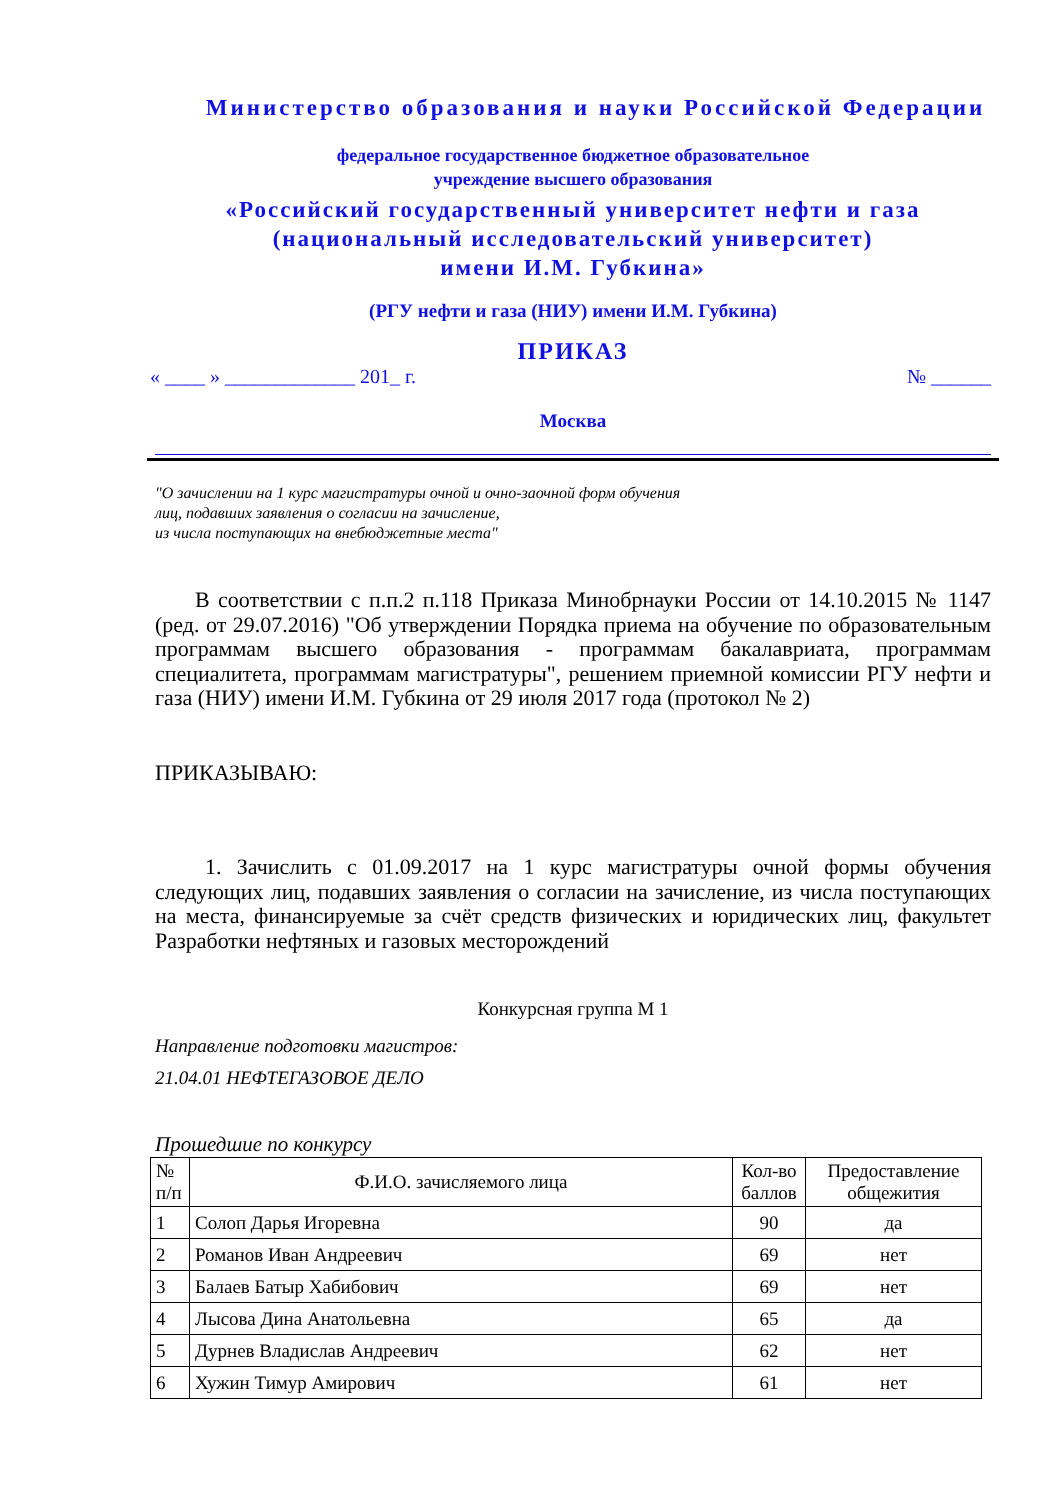Министерство образования и науки Российской Федерации
федеральное государственное бюджетное образовательное
учреждение высшего образования
«Российский государственный университет нефти и газа
(национальный исследовательский университет)
имени И.М. Губкина»
(РГУ нефти и газа (НИУ) имени И.М. Губкина)
ПРИКАЗ
« ____ » _____________ 201_ г. № ______
Москва
"О зачислении на 1 курс магистратуры очной и очно-заочной форм обучения
лиц, подавших заявления о согласии на зачисление,
из числа поступающих на внебюджетные места"
В соответствии с п.п.2 п.118 Приказа Минобрнауки России от 14.10.2015 № 1147 (ред. от 29.07.2016) "Об утверждении Порядка приема на обучение по образовательным программам высшего образования - программам бакалавриата, программам специалитета, программам магистратуры", решением приемной комиссии РГУ нефти и газа (НИУ) имени И.М. Губкина от 29 июля 2017 года (протокол № 2)
ПРИКАЗЫВАЮ:
1. Зачислить с 01.09.2017 на 1 курс магистратуры очной формы обучения следующих лиц, подавших заявления о согласии на зачисление, из числа поступающих на места, финансируемые за счёт средств физических и юридических лиц, факультет Разработки нефтяных и газовых месторождений
Конкурсная группа М 1
Направление подготовки магистров:
21.04.01 НЕФТЕГАЗОВОЕ ДЕЛО
Прошедшие по конкурсу
| № п/п | Ф.И.О. зачисляемого лица | Кол-во баллов | Предоставление общежития |
| --- | --- | --- | --- |
| 1 | Солоп Дарья Игоревна | 90 | да |
| 2 | Романов Иван Андреевич | 69 | нет |
| 3 | Балаев Батыр Хабибович | 69 | нет |
| 4 | Лысова Дина Анатольевна | 65 | да |
| 5 | Дурнев Владислав Андреевич | 62 | нет |
| 6 | Хужин Тимур Амирович | 61 | нет |